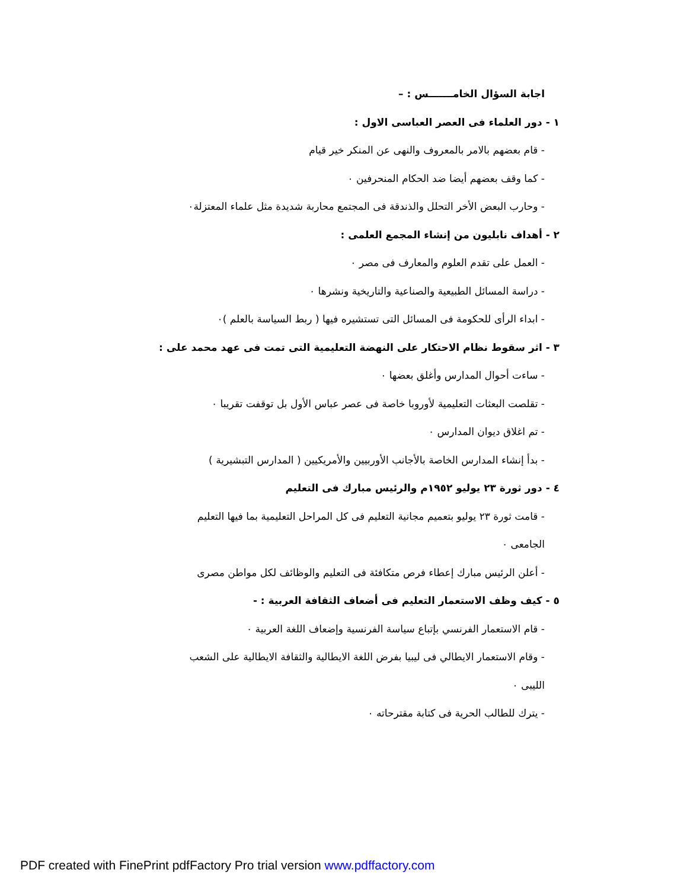اجابة السؤال الخامـــــــس : –
١ - دور العلماء فى العصر العباسى الاول :
- قام بعضهم بالامر بالمعروف والنهى عن المنكر خير قيام
- كما وقف بعضهم أيضا ضد الحكام المنحرفين ٠
- وحارب البعض الأخر التحلل والذندقة فى المجتمع محاربة شديدة مثل علماء المعتزلة٠
٢ - أهداف نابليون من إنشاء المجمع العلمى :
- العمل على تقدم العلوم والمعارف فى مصر ٠
- دراسة المسائل الطبيعية والصناعية والتاريخية ونشرها ٠
- ابداء الرأى للحكومة فى المسائل التى تستشيره فيها ( ربط السياسة بالعلم )٠
٣ - اثر سقوط نظام الاحتكار على النهضة التعليمية التى تمت فى عهد محمد على :
- ساءت أحوال المدارس وأغلق بعضها ٠
- تقلصت البعثات التعليمية لأوروبا خاصة فى عصر عباس الأول بل توقفت تقريبا ٠
- تم اغلاق ديوان المدارس ٠
- بدأ إنشاء المدارس الخاصة بالأجانب الأوربيين والأمريكيين ( المدارس التبشيرية )
٤ - دور ثورة ٢٣ يوليو ١٩٥٢م والرئيس مبارك فى التعليم
- قامت ثورة ٢٣ يوليو بتعميم مجانية التعليم فى كل المراحل التعليمية بما فيها التعليم
الجامعى ٠
- أعلن الرئيس مبارك إعطاء فرص متكافئة فى التعليم والوظائف لكل مواطن مصرى
٥ - كيف وظف الاستعمار التعليم فى أضعاف الثقافة العربية : -
- قام الاستعمار الفرنسي بإتباع سياسة الفرنسية وإضعاف اللغة العربية ٠
- وقام الاستعمار الايطالي فى ليبيا بفرض اللغة الايطالية والثقافة الايطالية على الشعب
الليبى ٠
- يترك للطالب الحرية فى كتابة مقترحاته ٠
PDF created with FinePrint pdfFactory Pro trial version www.pdffactory.com